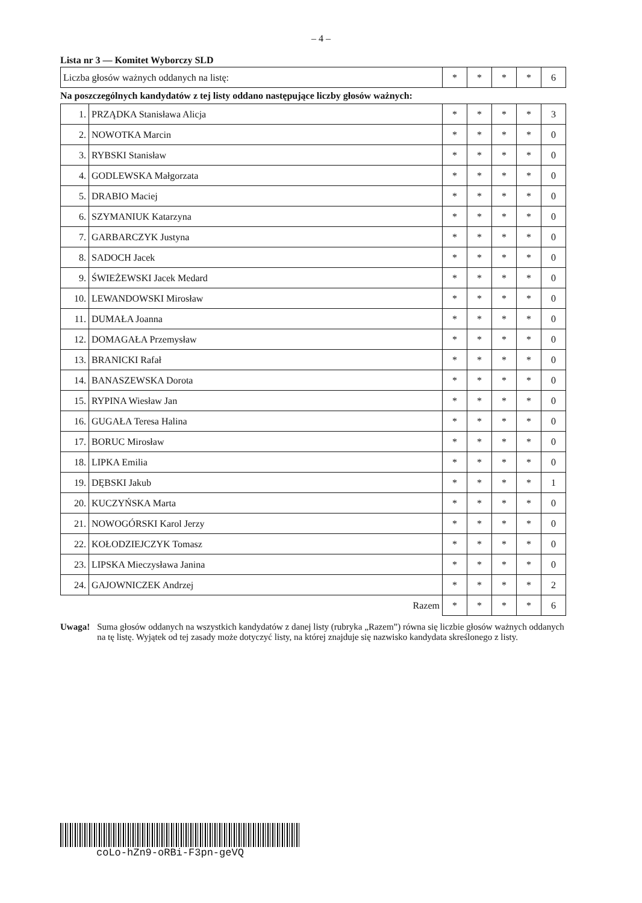– 4 –
Lista nr 3 — Komitet Wyborczy SLD
| Liczba głosów ważnych oddanych na listę: | * | * | * | * | 6 |
Na poszczególnych kandydatów z tej listy oddano następujące liczby głosów ważnych:
| 1. | PRZĄDKA Stanisława Alicja | * | * | * | * | 3 |
| 2. | NOWOTKA Marcin | * | * | * | * | 0 |
| 3. | RYBSKI Stanisław | * | * | * | * | 0 |
| 4. | GODLEWSKA Małgorzata | * | * | * | * | 0 |
| 5. | DRABIO Maciej | * | * | * | * | 0 |
| 6. | SZYMANIUK Katarzyna | * | * | * | * | 0 |
| 7. | GARBARCZYK Justyna | * | * | * | * | 0 |
| 8. | SADOCH Jacek | * | * | * | * | 0 |
| 9. | ŚWIEŻEWSKI Jacek Medard | * | * | * | * | 0 |
| 10. | LEWANDOWSKI Mirosław | * | * | * | * | 0 |
| 11. | DUMAŁA Joanna | * | * | * | * | 0 |
| 12. | DOMAGAŁA Przemysław | * | * | * | * | 0 |
| 13. | BRANICKI Rafał | * | * | * | * | 0 |
| 14. | BANASZEWSKA Dorota | * | * | * | * | 0 |
| 15. | RYPINA Wiesław Jan | * | * | * | * | 0 |
| 16. | GUGAŁA Teresa Halina | * | * | * | * | 0 |
| 17. | BORUC Mirosław | * | * | * | * | 0 |
| 18. | LIPKA Emilia | * | * | * | * | 0 |
| 19. | DĘBSKI Jakub | * | * | * | * | 1 |
| 20. | KUCZYŃSKA Marta | * | * | * | * | 0 |
| 21. | NOWOGÓRSKI Karol Jerzy | * | * | * | * | 0 |
| 22. | KOŁODZIEJCZYK Tomasz | * | * | * | * | 0 |
| 23. | LIPSKA Mieczysława Janina | * | * | * | * | 0 |
| 24. | GAJOWNICZEK Andrzej | * | * | * | * | 2 |
| Razem | | * | * | * | * | 6 |
Uwaga! Suma głosów oddanych na wszystkich kandydatów z danej listy (rubryka „Razem”) równa się liczbie głosów ważnych oddanych na tę listę. Wyjątek od tej zasady może dotyczyć listy, na której znajduje się nazwisko kandydata skreślonego z listy.
coLo-hZn9-oRBi-F3pn-geVQ